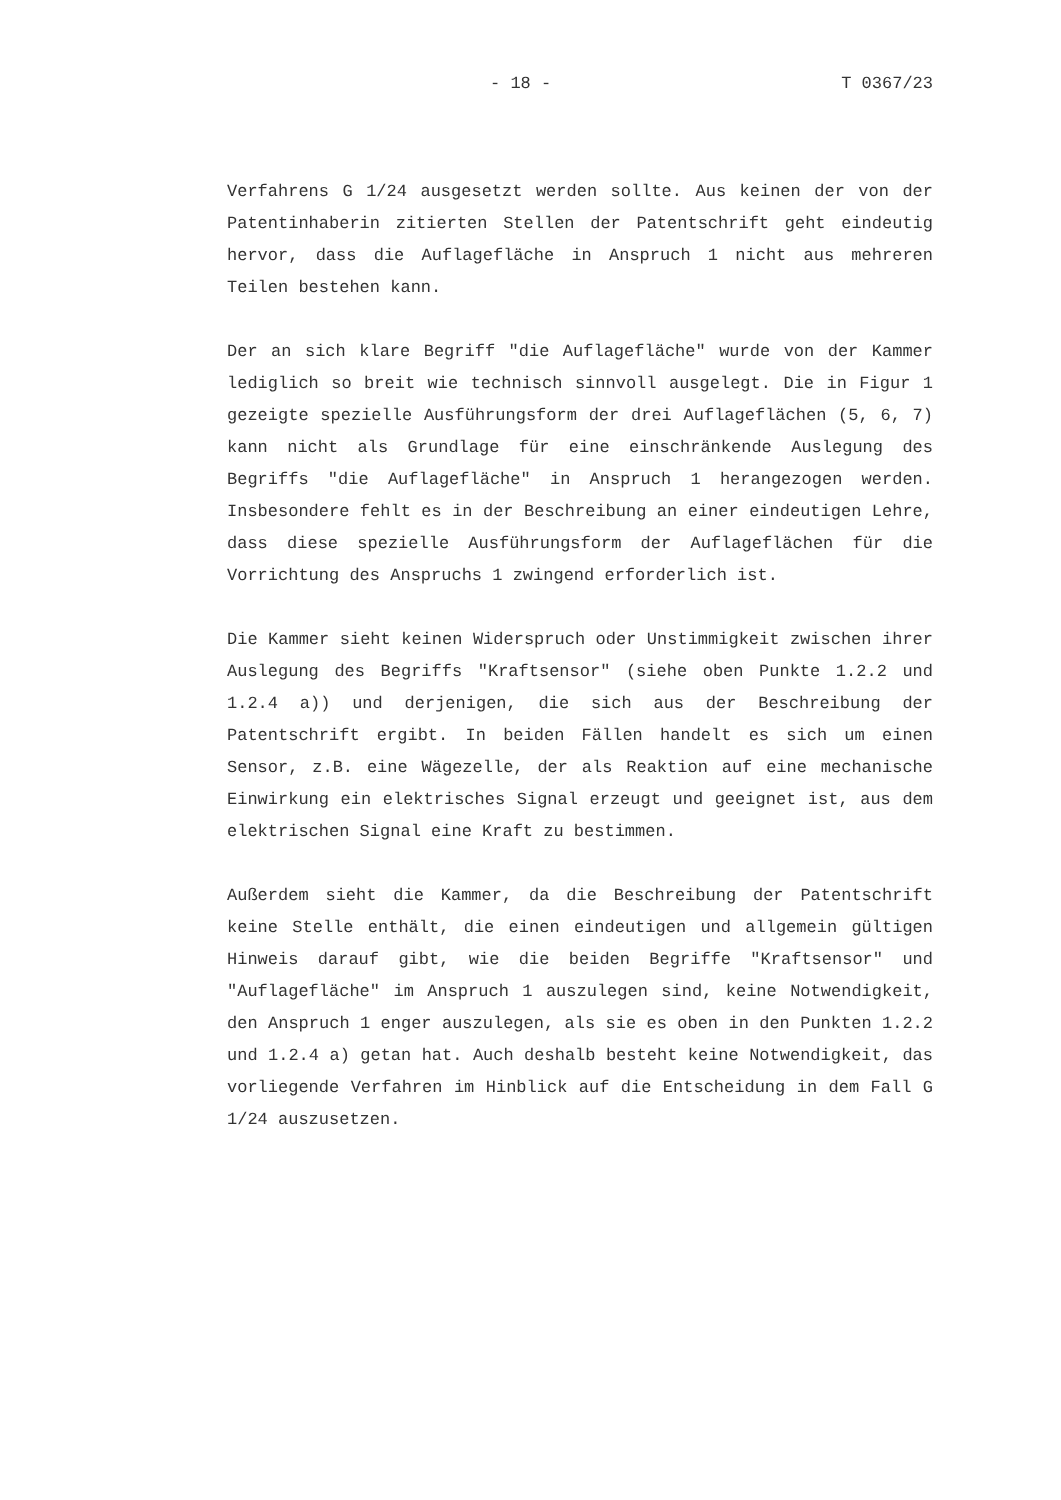- 18 - T 0367/23
Verfahrens G 1/24 ausgesetzt werden sollte. Aus keinen der von der Patentinhaberin zitierten Stellen der Patentschrift geht eindeutig hervor, dass die Auflagefläche in Anspruch 1 nicht aus mehreren Teilen bestehen kann.
Der an sich klare Begriff "die Auflagefläche" wurde von der Kammer lediglich so breit wie technisch sinnvoll ausgelegt. Die in Figur 1 gezeigte spezielle Ausführungsform der drei Auflageflächen (5, 6, 7) kann nicht als Grundlage für eine einschränkende Auslegung des Begriffs "die Auflagefläche" in Anspruch 1 herangezogen werden. Insbesondere fehlt es in der Beschreibung an einer eindeutigen Lehre, dass diese spezielle Ausführungsform der Auflageflächen für die Vorrichtung des Anspruchs 1 zwingend erforderlich ist.
Die Kammer sieht keinen Widerspruch oder Unstimmigkeit zwischen ihrer Auslegung des Begriffs "Kraftsensor" (siehe oben Punkte 1.2.2 und 1.2.4 a)) und derjenigen, die sich aus der Beschreibung der Patentschrift ergibt. In beiden Fällen handelt es sich um einen Sensor, z.B. eine Wägezelle, der als Reaktion auf eine mechanische Einwirkung ein elektrisches Signal erzeugt und geeignet ist, aus dem elektrischen Signal eine Kraft zu bestimmen.
Außerdem sieht die Kammer, da die Beschreibung der Patentschrift keine Stelle enthält, die einen eindeutigen und allgemein gültigen Hinweis darauf gibt, wie die beiden Begriffe "Kraftsensor" und "Auflagefläche" im Anspruch 1 auszulegen sind, keine Notwendigkeit, den Anspruch 1 enger auszulegen, als sie es oben in den Punkten 1.2.2 und 1.2.4 a) getan hat. Auch deshalb besteht keine Notwendigkeit, das vorliegende Verfahren im Hinblick auf die Entscheidung in dem Fall G 1/24 auszusetzen.